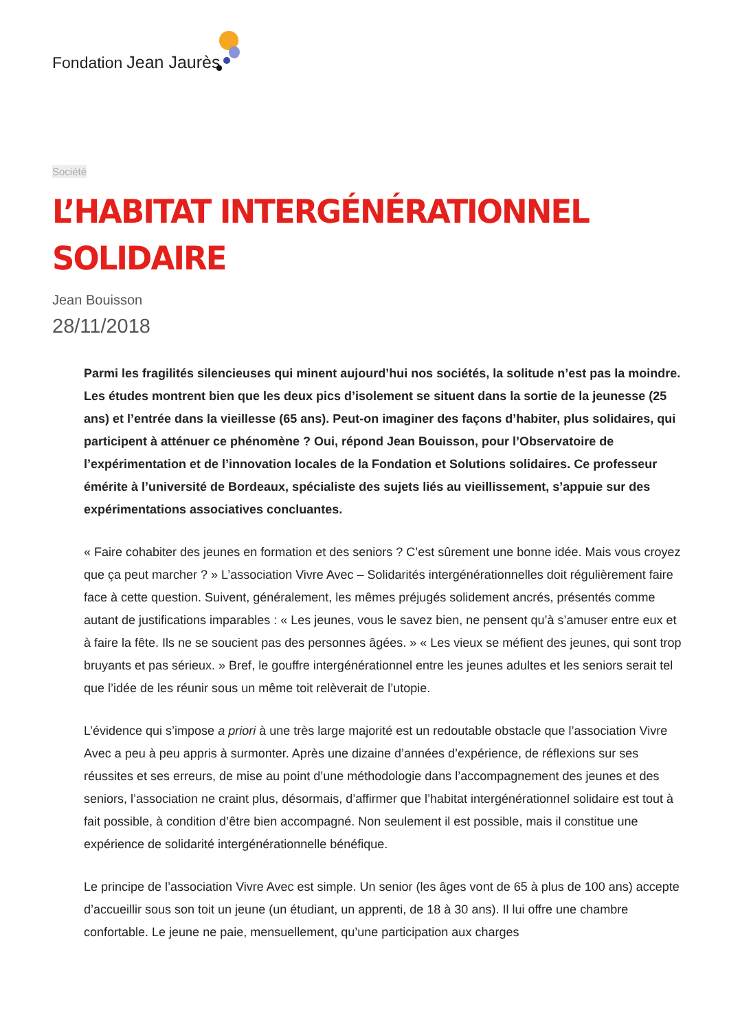Fondation Jean Jaurès
Société
L’HABITAT INTERGÉNÉRATIONNEL
SOLIDAIRE
Jean Bouisson
28/11/2018
Parmi les fragilités silencieuses qui minent aujourd’hui nos sociétés, la solitude n’est pas la moindre. Les études montrent bien que les deux pics d’isolement se situent dans la sortie de la jeunesse (25 ans) et l’entrée dans la vieillesse (65 ans). Peut-on imaginer des façons d’habiter, plus solidaires, qui participent à atténuer ce phénomène ? Oui, répond Jean Bouisson, pour l’Observatoire de l’expérimentation et de l’innovation locales de la Fondation et Solutions solidaires. Ce professeur émérite à l’université de Bordeaux, spécialiste des sujets liés au vieillissement, s’appuie sur des expérimentations associatives concluantes.
« Faire cohabiter des jeunes en formation et des seniors ? C’est sûrement une bonne idée. Mais vous croyez que ça peut marcher ? » L’association Vivre Avec – Solidarités intergénérationnelles doit régulièrement faire face à cette question. Suivent, généralement, les mêmes préjugés solidement ancrés, présentés comme autant de justifications imparables : « Les jeunes, vous le savez bien, ne pensent qu’à s’amuser entre eux et à faire la fête. Ils ne se soucient pas des personnes âgées. » « Les vieux se méfient des jeunes, qui sont trop bruyants et pas sérieux. » Bref, le gouffre intergénérationnel entre les jeunes adultes et les seniors serait tel que l’idée de les réunir sous un même toit relèverait de l’utopie.
L’évidence qui s’impose a priori à une très large majorité est un redoutable obstacle que l’association Vivre Avec a peu à peu appris à surmonter. Après une dizaine d’années d’expérience, de réflexions sur ses réussites et ses erreurs, de mise au point d’une méthodologie dans l’accompagnement des jeunes et des seniors, l’association ne craint plus, désormais, d’affirmer que l’habitat intergénérationnel solidaire est tout à fait possible, à condition d’être bien accompagné. Non seulement il est possible, mais il constitue une expérience de solidarité intergénérationnelle bénéfique.
Le principe de l’association Vivre Avec est simple. Un senior (les âges vont de 65 à plus de 100 ans) accepte d’accueillir sous son toit un jeune (un étudiant, un apprenti, de 18 à 30 ans). Il lui offre une chambre confortable. Le jeune ne paie, mensuellement, qu’une participation aux charges